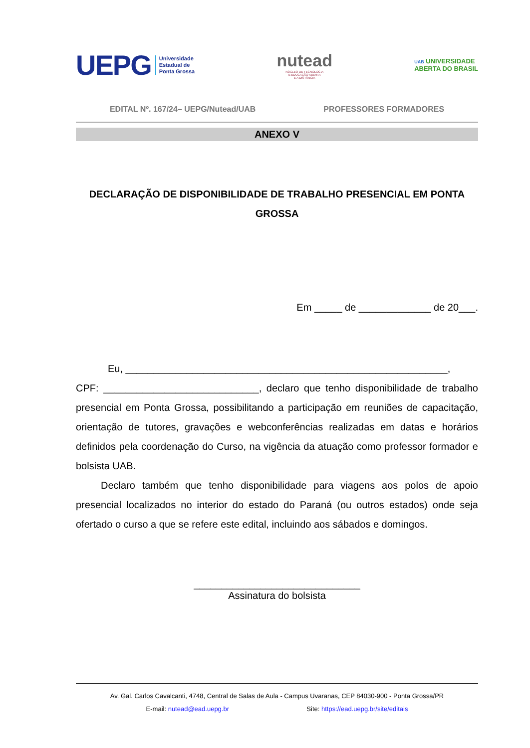UEPG Universidade
Estadual de
Ponta Grossa
nutead
NÚCLEO DE TECNOLOGIA
E EDUCAÇÃO ABERTA
E A DISTÂNCIA
UAB UNIVERSIDADE
ABERTA DO BRASIL
EDITAL Nº. 167/24– UEPG/Nutead/UAB PROFESSORES FORMADORES
ANEXO V
DECLARAÇÃO DE DISPONIBILIDADE DE TRABALHO PRESENCIAL EM PONTA GROSSA
Em _____ de _____________ de 20___.
Eu, __________________________________________________________,
CPF: ____________________________, declaro que tenho disponibilidade de trabalho presencial em Ponta Grossa, possibilitando a participação em reuniões de capacitação, orientação de tutores, gravações e webconferências realizadas em datas e horários definidos pela coordenação do Curso, na vigência da atuação como professor formador e bolsista UAB.
Declaro também que tenho disponibilidade para viagens aos polos de apoio presencial localizados no interior do estado do Paraná (ou outros estados) onde seja ofertado o curso a que se refere este edital, incluindo aos sábados e domingos.
______________________________
Assinatura do bolsista
Av. Gal. Carlos Cavalcanti, 4748, Central de Salas de Aula - Campus Uvaranas, CEP 84030-900 - Ponta Grossa/PR
E-mail: nutead@ead.uepg.br Site: https://ead.uepg.br/site/editais